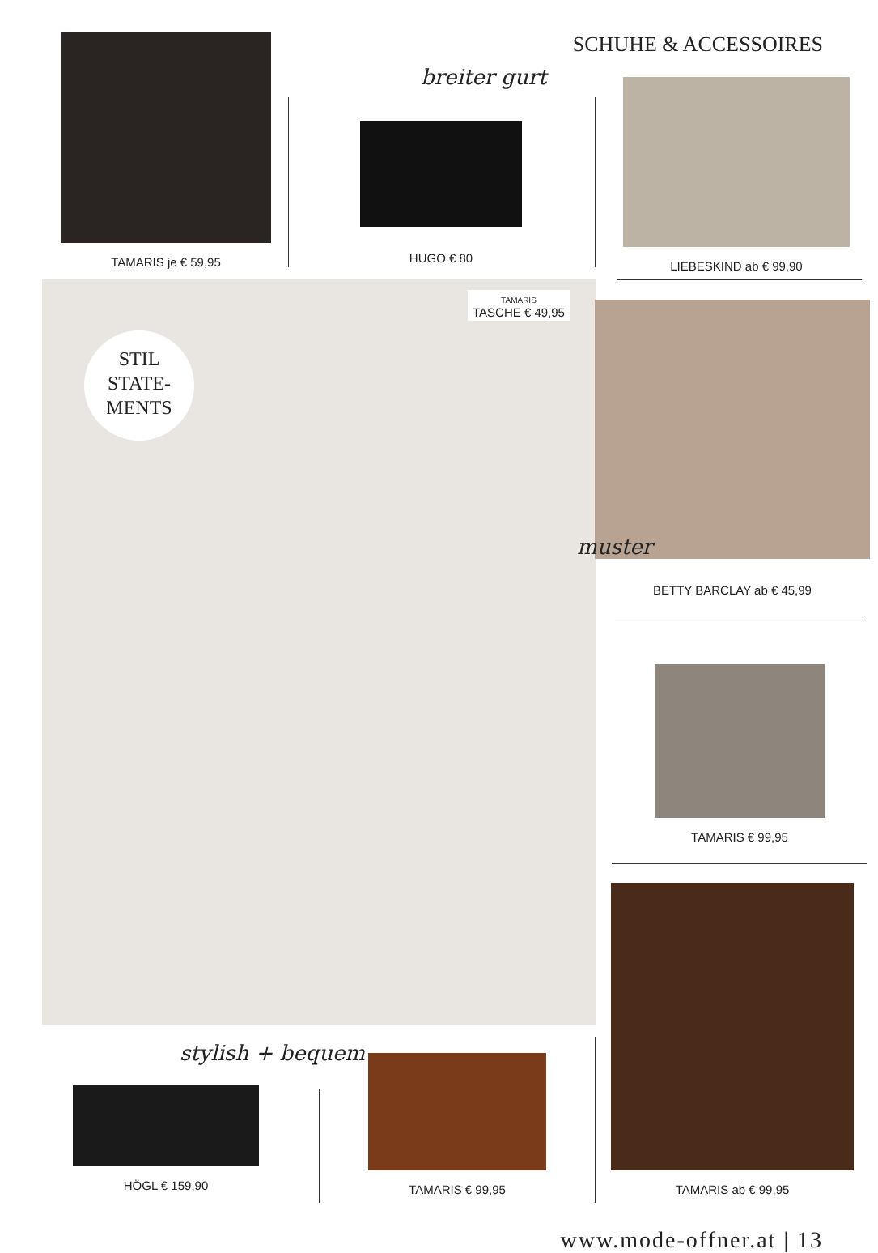SCHUHE & ACCESSOIRES TAMARIS je € 59,95
breiter gurt
HUGO € 80
LIEBESKIND ab € 99,90
STIL
STATE-
MENTS
TAMARIS
TASCHE € 49,95
BETTY BARCLAY ab € 45,99
muster
TAMARIS € 99,95
stylish + bequem
HÖGL € 159,90
TAMARIS € 99,95
TAMARIS ab € 99,95
www.mode-offner.at | 13